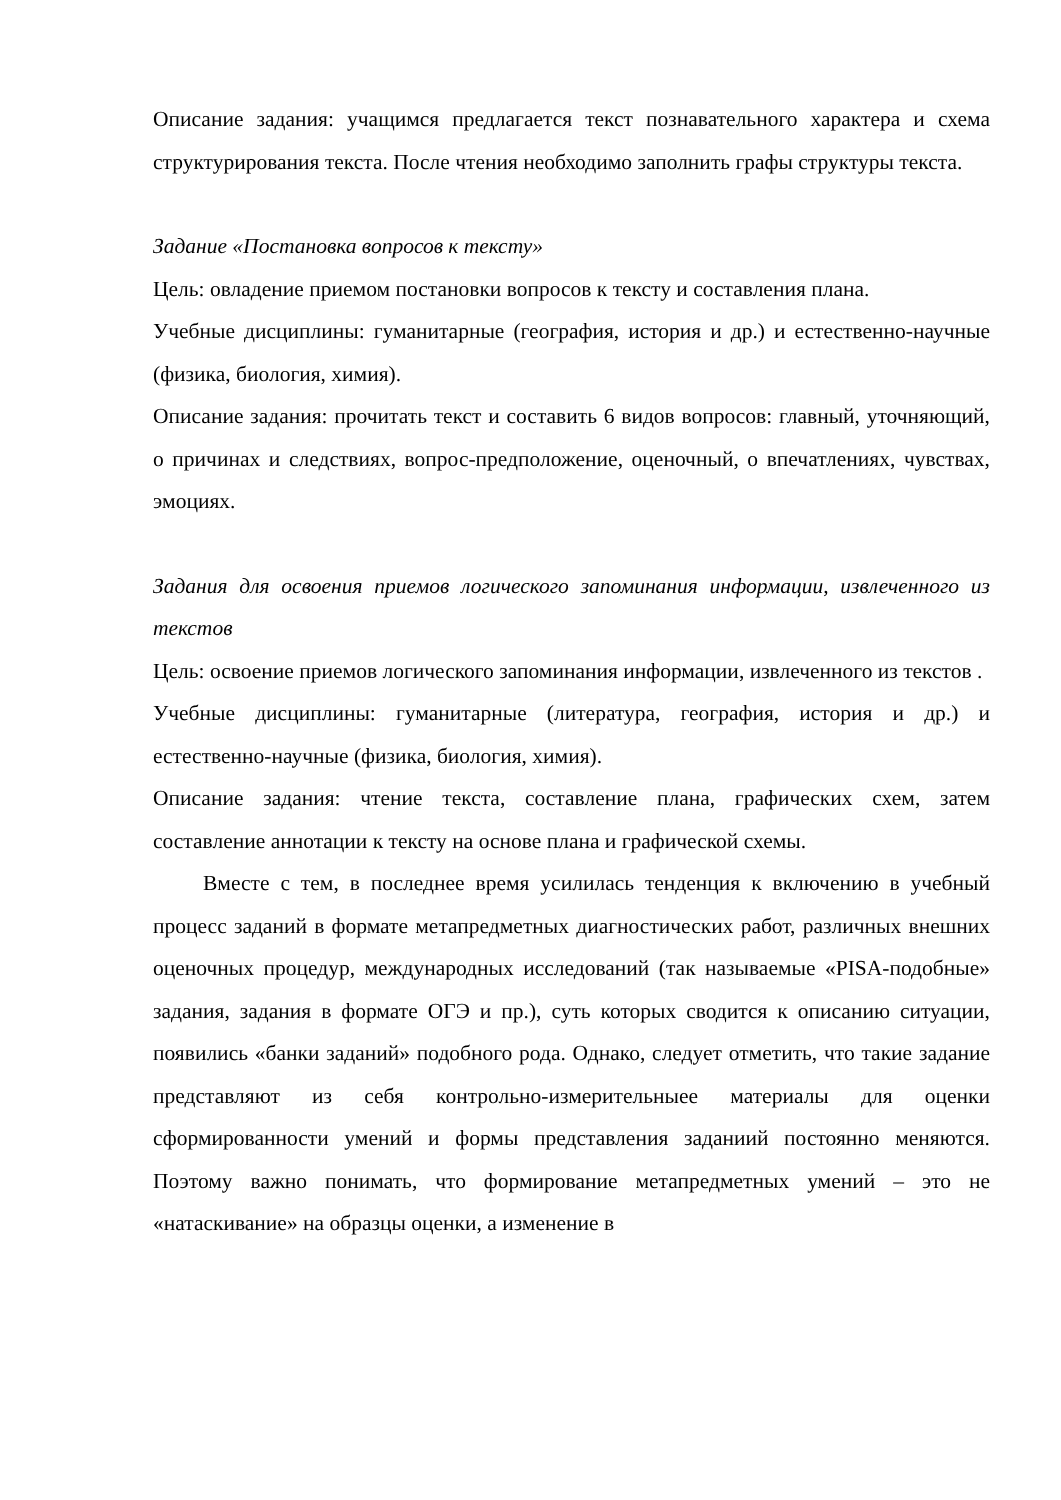Описание задания: учащимся предлагается текст познавательного характера и схема структурирования текста. После чтения необходимо заполнить графы структуры текста.
Задание «Постановка вопросов к тексту»
Цель: овладение приемом постановки вопросов к тексту и составления плана.
Учебные дисциплины: гуманитарные (география, история и др.) и естественно-научные (физика, биология, химия).
Описание задания: прочитать текст и составить 6 видов вопросов: главный, уточняющий, о причинах и следствиях, вопрос-предположение, оценочный, о впечатлениях, чувствах, эмоциях.
Задания для освоения приемов логического запоминания информации, извлеченного из текстов
Цель: освоение приемов логического запоминания информации, извлеченного из текстов .
Учебные дисциплины: гуманитарные (литература, география, история и др.) и естественно-научные (физика, биология, химия).
Описание задания: чтение текста, составление плана, графических схем, затем составление аннотации к тексту на основе плана и графической схемы.
Вместе с тем, в последнее время усилилась тенденция к включению в учебный процесс заданий в формате метапредметных диагностических работ, различных внешних оценочных процедур, международных исследований (так называемые «PISA-подобные» задания, задания в формате ОГЭ и пр.), суть которых сводится к описанию ситуации, появились «банки заданий» подобного рода. Однако, следует отметить, что такие задание представляют из себя контрольно-измерительныее материалы для оценки сформированности умений и формы представления заданиий постоянно меняются. Поэтому важно понимать, что формирование метапредметных умений – это не «натаскивание» на образцы оценки, а изменение в